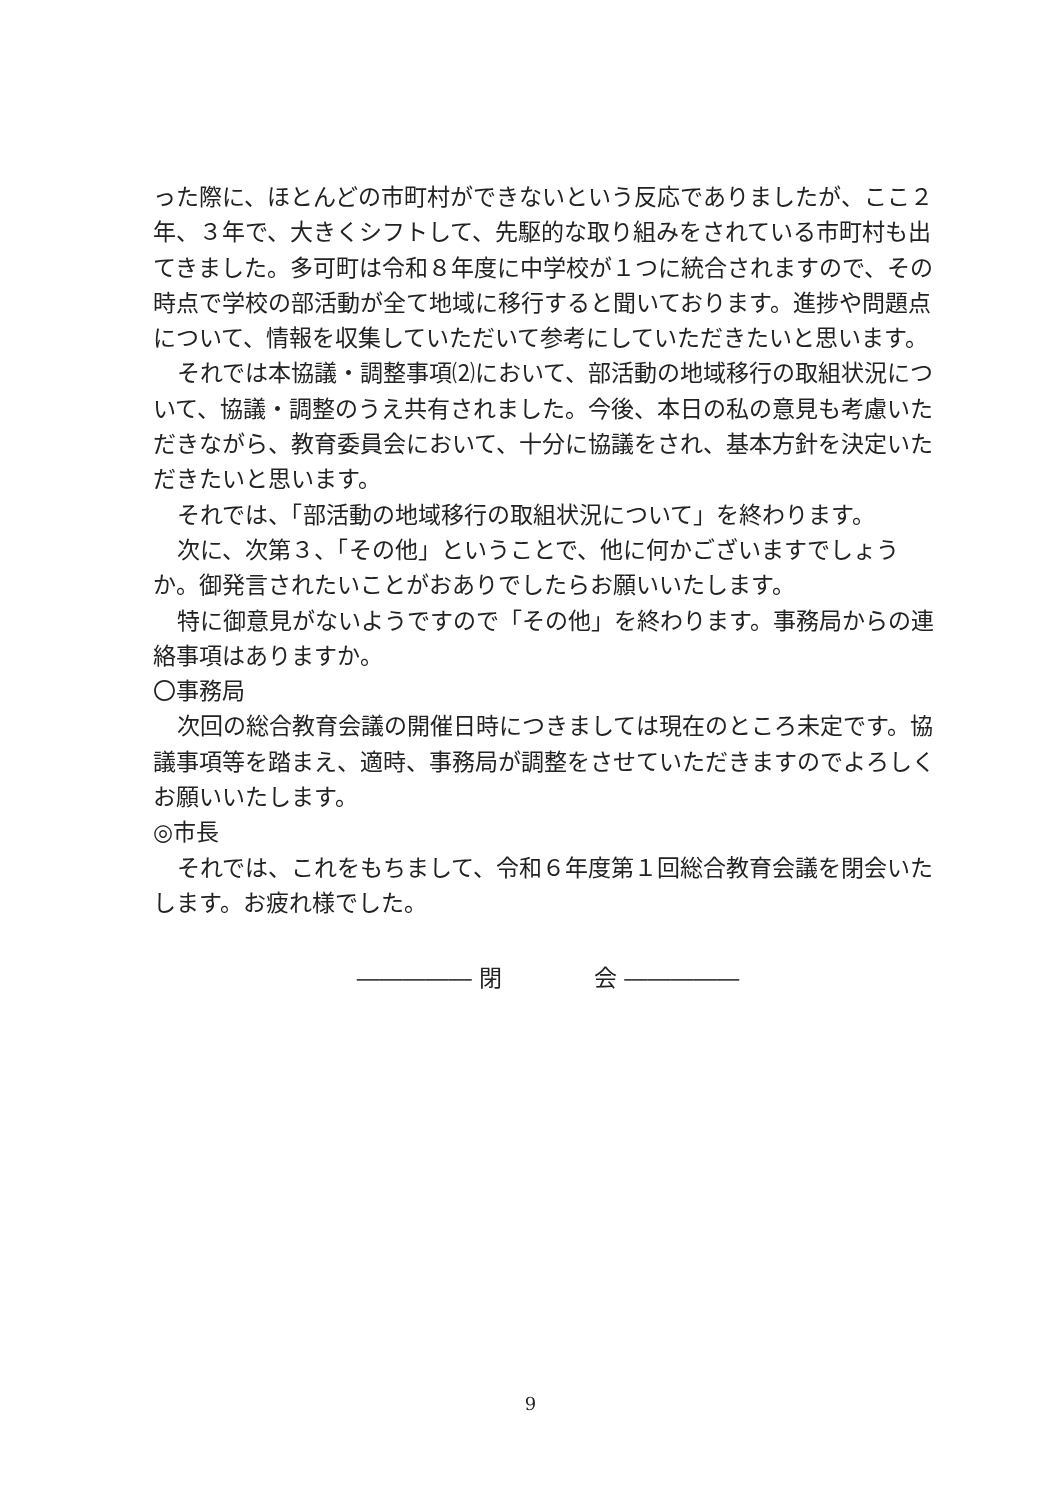った際に、ほとんどの市町村ができないという反応でありましたが、ここ２年、３年で、大きくシフトして、先駆的な取り組みをされている市町村も出てきました。多可町は令和８年度に中学校が１つに統合されますので、その時点で学校の部活動が全て地域に移行すると聞いております。進捗や問題点について、情報を収集していただいて参考にしていただきたいと思います。
それでは本協議・調整事項⑵において、部活動の地域移行の取組状況について、協議・調整のうえ共有されました。今後、本日の私の意見も考慮いただきながら、教育委員会において、十分に協議をされ、基本方針を決定いただきたいと思います。
それでは、「部活動の地域移行の取組状況について」を終わります。
次に、次第３、「その他」ということで、他に何かございますでしょうか。御発言されたいことがおありでしたらお願いいたします。
特に御意見がないようですので「その他」を終わります。事務局からの連絡事項はありますか。
〇事務局
次回の総合教育会議の開催日時につきましては現在のところ未定です。協議事項等を踏まえ、適時、事務局が調整をさせていただきますのでよろしくお願いいたします。
◎市長
それでは、これをもちまして、令和６年度第１回総合教育会議を閉会いたします。お疲れ様でした。
――――― 閉　　　　会 ―――――
9